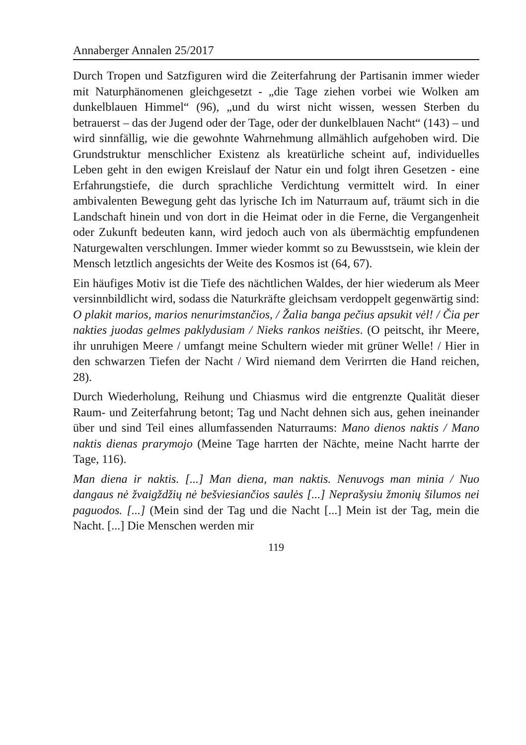Annaberger Annalen 25/2017
Durch Tropen und Satzfiguren wird die Zeiterfahrung der Partisanin immer wieder mit Naturphänomenen gleichgesetzt - „die Tage ziehen vorbei wie Wolken am dunkelblauen Himmel“ (96), „und du wirst nicht wissen, wessen Sterben du betrauerst – das der Jugend oder der Tage, oder der dunkelblauen Nacht“ (143) – und wird sinnfällig, wie die gewohnte Wahrnehmung allmählich aufgehoben wird. Die Grundstruktur menschlicher Existenz als kreatürliche scheint auf, individuelles Leben geht in den ewigen Kreislauf der Natur ein und folgt ihren Gesetzen - eine Erfahrungstiefe, die durch sprachliche Verdichtung vermittelt wird. In einer ambivalenten Bewegung geht das lyrische Ich im Naturraum auf, träumt sich in die Landschaft hinein und von dort in die Heimat oder in die Ferne, die Vergangenheit oder Zukunft bedeuten kann, wird jedoch auch von als übermächtig empfundenen Naturgewalten verschlungen. Immer wieder kommt so zu Bewusstsein, wie klein der Mensch letztlich angesichts der Weite des Kosmos ist (64, 67).
Ein häufiges Motiv ist die Tiefe des nächtlichen Waldes, der hier wiederum als Meer versinnbildlicht wird, sodass die Naturkräfte gleichsam verdoppelt gegenwärtig sind: O plakit marios, marios nenurimstančios, / Žalia banga pečius apsukit vėl! / Čia per nakties juodas gelmes paklydusiam / Nieks rankos neišties. (O peitscht, ihr Meere, ihr unruhigen Meere / umfangt meine Schultern wieder mit grüner Welle! / Hier in den schwarzen Tiefen der Nacht / Wird niemand dem Verirrten die Hand reichen, 28).
Durch Wiederholung, Reihung und Chiasmus wird die entgrenzte Qualität dieser Raum- und Zeiterfahrung betont; Tag und Nacht dehnen sich aus, gehen ineinander über und sind Teil eines allumfassenden Naturraums: Mano dienos naktis / Mano naktis dienas prarymojo (Meine Tage harrten der Nächte, meine Nacht harrte der Tage, 116).
Man diena ir naktis. [...] Man diena, man naktis. Nenuvogs man minia / Nuo dangaus nė žvaigždžių nė bešviesiančios saulės [...] Neprašysiu žmonių šilumos nei paguodos. [...] (Mein sind der Tag und die Nacht [...] Mein ist der Tag, mein die Nacht. [...] Die Menschen werden mir
119